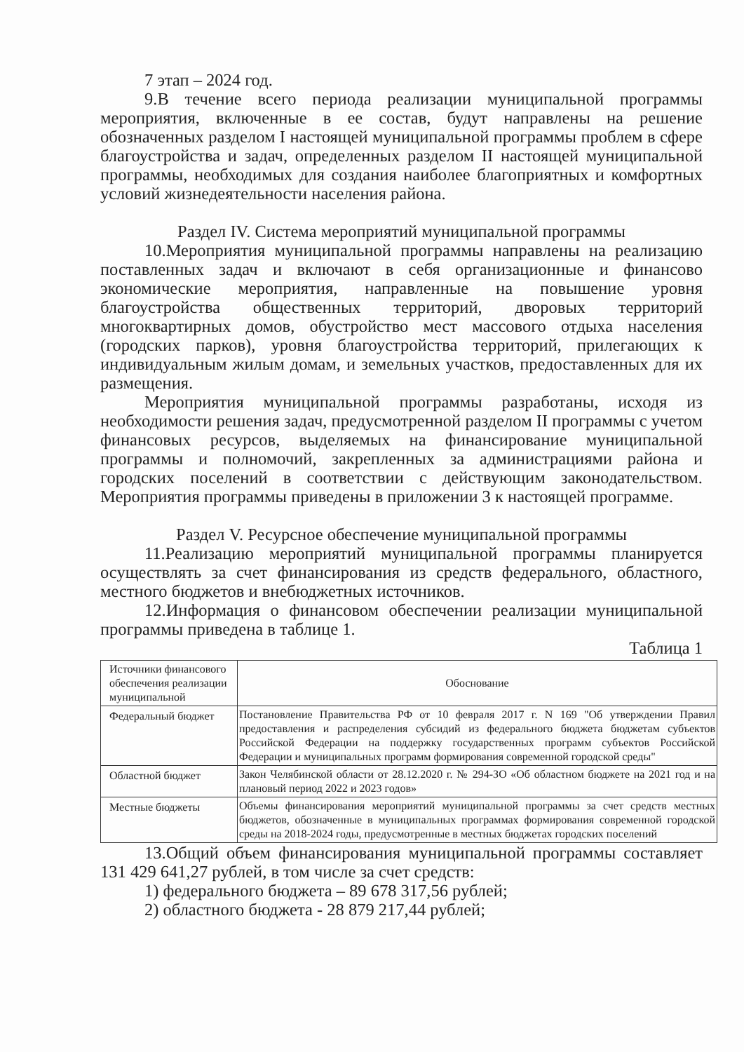7 этап – 2024 год.
9.В течение всего периода реализации муниципальной программы мероприятия, включенные в ее состав, будут направлены на решение обозначенных разделом I настоящей муниципальной программы проблем в сфере благоустройства и задач, определенных разделом II настоящей муниципальной программы, необходимых для создания наиболее благоприятных и комфортных условий жизнедеятельности населения района.
Раздел IV. Система мероприятий муниципальной программы
10.Мероприятия муниципальной программы направлены на реализацию поставленных задач и включают в себя организационные и финансово экономические мероприятия, направленные на повышение уровня благоустройства общественных территорий, дворовых территорий многоквартирных домов, обустройство мест массового отдыха населения (городских парков), уровня благоустройства территорий, прилегающих к индивидуальным жилым домам, и земельных участков, предоставленных для их размещения.
Мероприятия муниципальной программы разработаны, исходя из необходимости решения задач, предусмотренной разделом II программы с учетом финансовых ресурсов, выделяемых на финансирование муниципальной программы и полномочий, закрепленных за администрациями района и городских поселений в соответствии с действующим законодательством. Мероприятия программы приведены в приложении 3 к настоящей программе.
Раздел V. Ресурсное обеспечение муниципальной программы
11.Реализацию мероприятий муниципальной программы планируется осуществлять за счет финансирования из средств федерального, областного, местного бюджетов и внебюджетных источников.
12.Информация о финансовом обеспечении реализации муниципальной программы приведена в таблице 1.
Таблица 1
| Источники финансового обеспечения реализации муниципальной | Обоснование |
| Федеральный бюджет | Постановление Правительства РФ от 10 февраля 2017 г. N 169 "Об утверждении Правил предоставления и распределения субсидий из федерального бюджета бюджетам субъектов Российской Федерации на поддержку государственных программ субъектов Российской Федерации и муниципальных программ формирования современной городской среды" |
| Областной бюджет | Закон Челябинской области от 28.12.2020 г. № 294-ЗО «Об областном бюджете на 2021 год и на плановый период 2022 и 2023 годов» |
| Местные бюджеты | Объемы финансирования мероприятий муниципальной программы за счет средств местных бюджетов, обозначенные в муниципальных программах формирования современной городской среды на 2018-2024 годы, предусмотренные в местных бюджетах городских поселений |
13.Общий объем финансирования муниципальной программы составляет 131 429 641,27 рублей, в том числе за счет средств:
1) федерального бюджета – 89 678 317,56 рублей;
2) областного бюджета - 28 879 217,44 рублей;